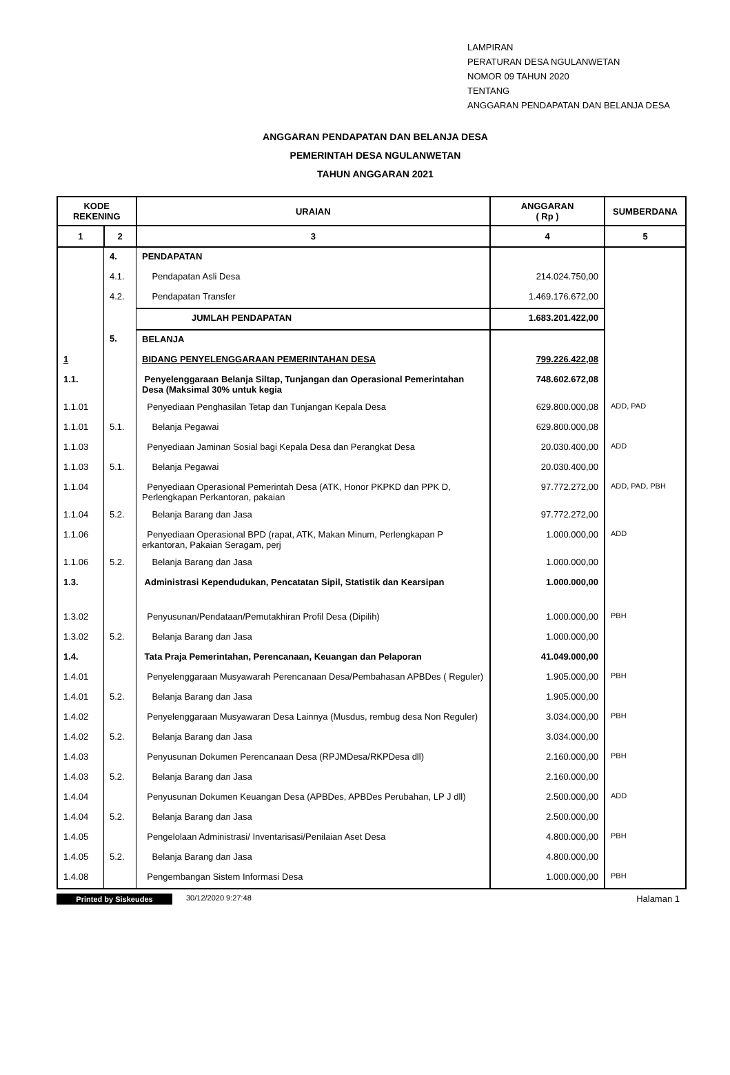LAMPIRAN
PERATURAN DESA NGULANWETAN
NOMOR 09 TAHUN 2020
TENTANG
ANGGARAN PENDAPATAN DAN BELANJA DESA
ANGGARAN PENDAPATAN DAN BELANJA DESA
PEMERINTAH DESA NGULANWETAN
TAHUN ANGGARAN 2021
| KODE REKENING | | URAIAN | ANGGARAN ( Rp ) | SUMBERDANA |
| --- | --- | --- | --- | --- |
| 1 | 2 | 3 | 4 | 5 |
| | 4. | PENDAPATAN | | |
| | 4.1. | Pendapatan Asli Desa | 214.024.750,00 | |
| | 4.2. | Pendapatan Transfer | 1.469.176.672,00 | |
| | | JUMLAH PENDAPATAN | 1.683.201.422,00 | |
| | 5. | BELANJA | | |
| 1 | | BIDANG PENYELENGGARAAN PEMERINTAHAN DESA | 799.226.422,08 | |
| 1.1. | | Penyelenggaraan Belanja Siltap, Tunjangan dan Operasional Pemerintahan Desa (Maksimal 30% untuk kegia | 748.602.672,08 | |
| 1.1.01 | | Penyediaan Penghasilan Tetap dan Tunjangan Kepala Desa | 629.800.000,08 | ADD, PAD |
| 1.1.01 | 5.1. | Belanja Pegawai | 629.800.000,08 | |
| 1.1.03 | | Penyediaan Jaminan Sosial bagi Kepala Desa dan Perangkat Desa | 20.030.400,00 | ADD |
| 1.1.03 | 5.1. | Belanja Pegawai | 20.030.400,00 | |
| 1.1.04 | | Penyediaan Operasional Pemerintah Desa (ATK, Honor PKPKD dan PPK D, Perlengkapan Perkantoran, pakaian | 97.772.272,00 | ADD, PAD, PBH |
| 1.1.04 | 5.2. | Belanja Barang dan Jasa | 97.772.272,00 | |
| 1.1.06 | | Penyediaan Operasional BPD (rapat, ATK, Makan Minum, Perlengkapan P erkantoran, Pakaian Seragam, perj | 1.000.000,00 | ADD |
| 1.1.06 | 5.2. | Belanja Barang dan Jasa | 1.000.000,00 | |
| 1.3. | | Administrasi Kependudukan, Pencatatan Sipil, Statistik dan Kearsipan | 1.000.000,00 | |
| 1.3.02 | | Penyusunan/Pendataan/Pemutakhiran Profil Desa (Dipilih) | 1.000.000,00 | PBH |
| 1.3.02 | 5.2. | Belanja Barang dan Jasa | 1.000.000,00 | |
| 1.4. | | Tata Praja Pemerintahan, Perencanaan, Keuangan dan Pelaporan | 41.049.000,00 | |
| 1.4.01 | | Penyelenggaraan Musyawarah Perencanaan Desa/Pembahasan APBDes ( Reguler) | 1.905.000,00 | PBH |
| 1.4.01 | 5.2. | Belanja Barang dan Jasa | 1.905.000,00 | |
| 1.4.02 | | Penyelenggaraan Musyawaran Desa Lainnya (Musdus, rembug desa Non Reguler) | 3.034.000,00 | PBH |
| 1.4.02 | 5.2. | Belanja Barang dan Jasa | 3.034.000,00 | |
| 1.4.03 | | Penyusunan Dokumen Perencanaan Desa (RPJMDesa/RKPDesa dll) | 2.160.000,00 | PBH |
| 1.4.03 | 5.2. | Belanja Barang dan Jasa | 2.160.000,00 | |
| 1.4.04 | | Penyusunan Dokumen Keuangan Desa (APBDes, APBDes Perubahan, LP J dll) | 2.500.000,00 | ADD |
| 1.4.04 | 5.2. | Belanja Barang dan Jasa | 2.500.000,00 | |
| 1.4.05 | | Pengelolaan Administrasi/ Inventarisasi/Penilaian Aset Desa | 4.800.000,00 | PBH |
| 1.4.05 | 5.2. | Belanja Barang dan Jasa | 4.800.000,00 | |
| 1.4.08 | | Pengembangan Sistem Informasi Desa | 1.000.000,00 | PBH |
Printed by Siskeudes 30/12/2020 9:27:48 Halaman 1